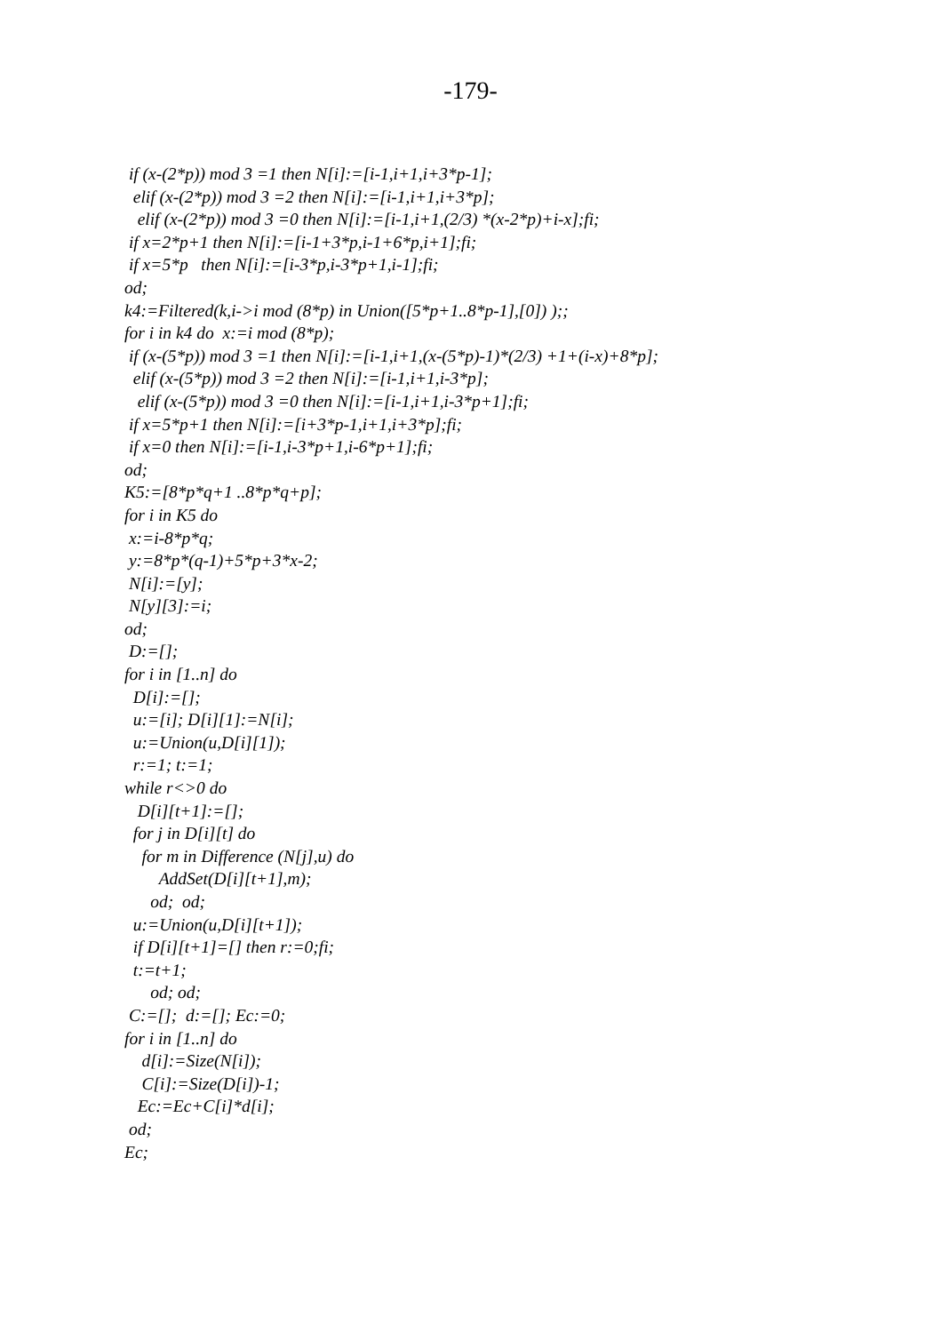-179-
if (x-(2*p)) mod 3 =1 then N[i]:=[i-1,i+1,i+3*p-1]; elif (x-(2*p)) mod 3 =2 then N[i]:=[i-1,i+1,i+3*p]; elif (x-(2*p)) mod 3 =0 then N[i]:=[i-1,i+1,(2/3) *(x-2*p)+i-x];fi; if x=2*p+1 then N[i]:=[i-1+3*p,i-1+6*p,i+1];fi; if x=5*p then N[i]:=[i-3*p,i-3*p+1,i-1];fi; od; k4:=Filtered(k,i->i mod (8*p) in Union([5*p+1..8*p-1],[0]) );; for i in k4 do x:=i mod (8*p); if (x-(5*p)) mod 3 =1 then N[i]:=[i-1,i+1,(x-(5*p)-1)*(2/3) +1+(i-x)+8*p]; elif (x-(5*p)) mod 3 =2 then N[i]:=[i-1,i+1,i-3*p]; elif (x-(5*p)) mod 3 =0 then N[i]:=[i-1,i+1,i-3*p+1];fi; if x=5*p+1 then N[i]:=[i+3*p-1,i+1,i+3*p];fi; if x=0 then N[i]:=[i-1,i-3*p+1,i-6*p+1];fi; od; K5:=[8*p*q+1 ..8*p*q+p]; for i in K5 do x:=i-8*p*q; y:=8*p*(q-1)+5*p+3*x-2; N[i]:=[y]; N[y][3]:=i; od; D:=[]; for i in [1..n] do D[i]:=[]; u:=[i]; D[i][1]:=N[i]; u:=Union(u,D[i][1]); r:=1; t:=1; while r<>0 do D[i][t+1]:=[]; for j in D[i][t] do for m in Difference (N[j],u) do AddSet(D[i][t+1],m); od; od; u:=Union(u,D[i][t+1]); if D[i][t+1]=[] then r:=0;fi; t:=t+1; od; od; C:=[]; d:=[]; Ec:=0; for i in [1..n] do d[i]:=Size(N[i]); C[i]:=Size(D[i])-1; Ec:=Ec+C[i]*d[i]; od; Ec;